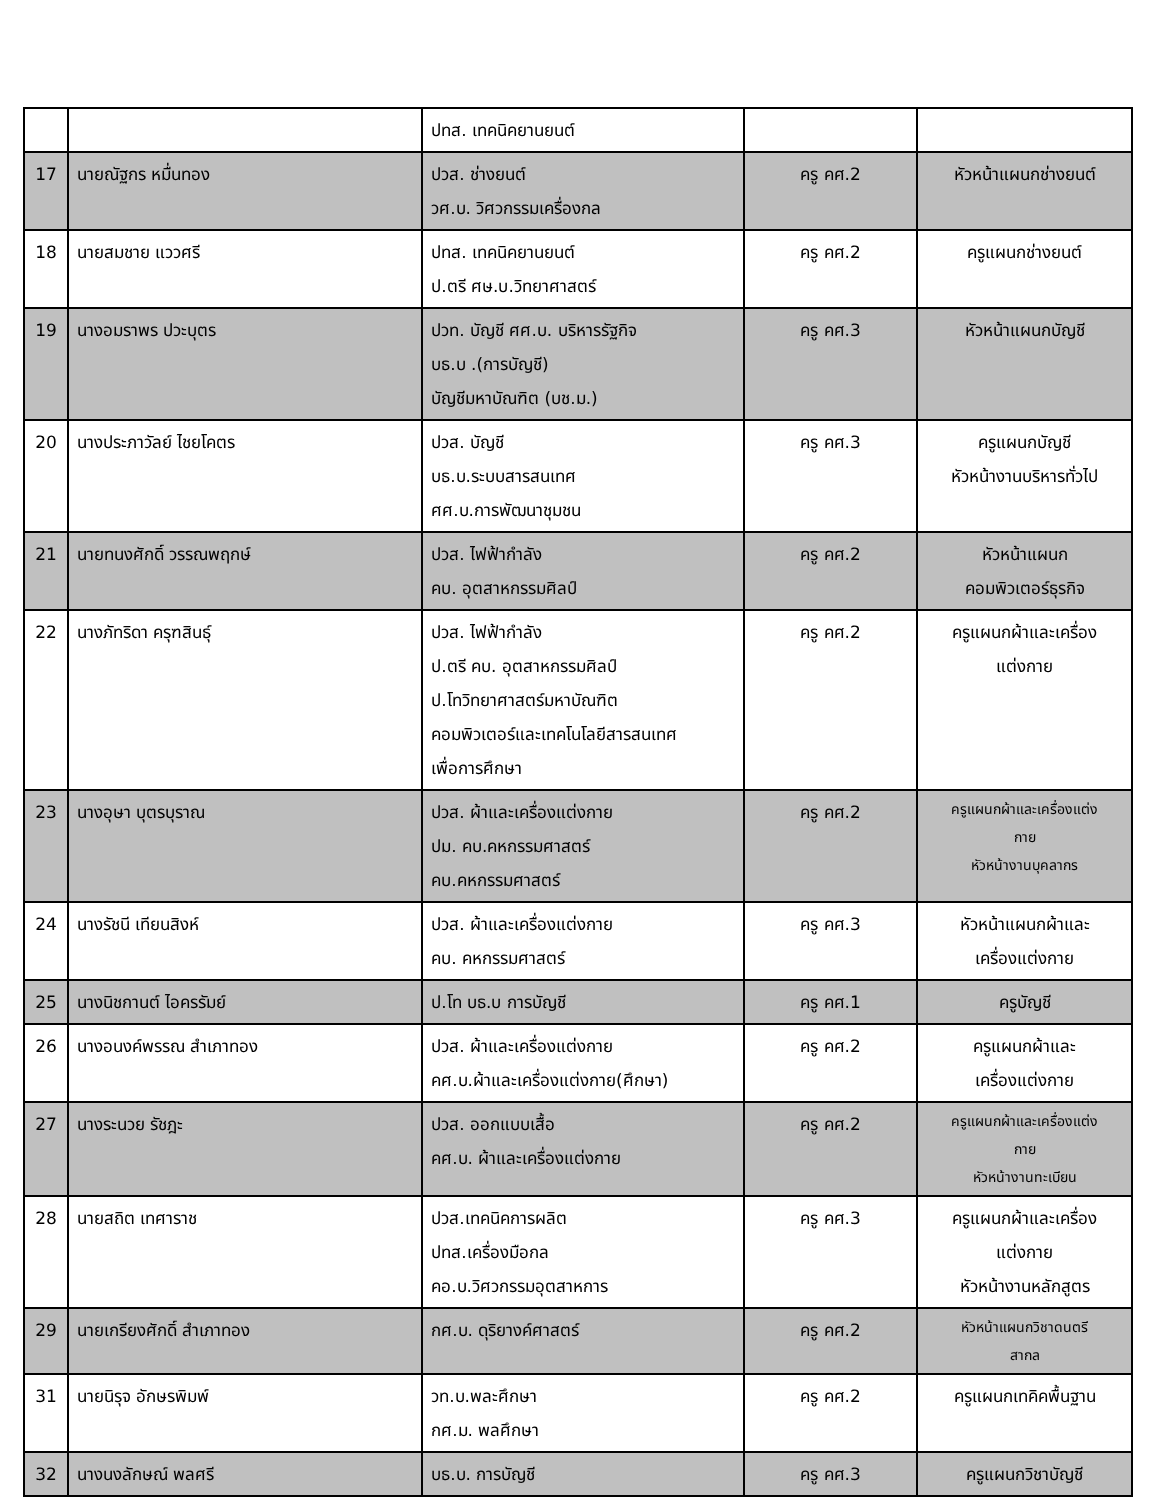| | | ปทส. เทคนิคยานยนต์ | | |
| 17 | นายณัฐกร หมื่นทอง | ปวส. ช่างยนต์ วศ.บ. วิศวกรรมเครื่องกล | ครู คศ.2 | หัวหน้าแผนกช่างยนต์ |
| 18 | นายสมชาย แววศรี | ปทส. เทคนิคยานยนต์ ป.ตรี ศษ.บ.วิทยาศาสตร์ | ครู คศ.2 | ครูแผนกช่างยนต์ |
| 19 | นางอมราพร ปวะบุตร | ปวท. บัญชี ศศ.บ. บริหารรัฐกิจ บธ.บ .(การบัญชี) บัญชีมหาบัณฑิต (บช.ม.) | ครู คศ.3 | หัวหน้าแผนกบัญชี |
| 20 | นางประภาวัลย์ ไชยโคตร | ปวส. บัญชี บธ.บ.ระบบสารสนเทศ ศศ.บ.การพัฒนาชุมชน | ครู คศ.3 | ครูแผนกบัญชี หัวหน้างานบริหารทั่วไป |
| 21 | นายทนงศักดิ์ วรรณพฤกษ์ | ปวส. ไฟฟ้ากำลัง คบ. อุตสาหกรรมศิลป์ | ครู คศ.2 | หัวหน้าแผนก คอมพิวเตอร์ธุรกิจ |
| 22 | นางภัทริดา ครุฑสินธุ์ | ปวส. ไฟฟ้ากำลัง ป.ตรี คบ. อุตสาหกรรมศิลป์ ป.โทวิทยาศาสตร์มหาบัณฑิต คอมพิวเตอร์และเทคโนโลยีสารสนเทศ เพื่อการศึกษา | ครู คศ.2 | ครูแผนกผ้าและเครื่อง แต่งกาย |
| 23 | นางอุษา บุตรบุราณ | ปวส. ผ้าและเครื่องแต่งกาย ปม. คบ.คหกรรมศาสตร์ คบ.คหกรรมศาสตร์ | ครู คศ.2 | ครูแผนกผ้าและเครื่องแต่ง กาย หัวหน้างานบุคลากร |
| 24 | นางรัชนี เทียนสิงห์ | ปวส. ผ้าและเครื่องแต่งกาย คบ. คหกรรมศาสตร์ | ครู คศ.3 | หัวหน้าแผนกผ้าและ เครื่องแต่งกาย |
| 25 | นางนิชกานต์ ไอครรัมย์ | ป.โท บธ.บ การบัญชี | ครู คศ.1 | ครูบัญชี |
| 26 | นางอนงค์พรรณ สำเภาทอง | ปวส. ผ้าและเครื่องแต่งกาย คศ.บ.ผ้าและเครื่องแต่งกาย(ศึกษา) | ครู คศ.2 | ครูแผนกผ้าและ เครื่องแต่งกาย |
| 27 | นางระนวย รัชฎะ | ปวส. ออกแบบเสื้อ คศ.บ. ผ้าและเครื่องแต่งกาย | ครู คศ.2 | ครูแผนกผ้าและเครื่องแต่ง กาย หัวหน้างานทะเบียน |
| 28 | นายสถิต เทศาราช | ปวส.เทคนิคการผลิต ปทส.เครื่องมือกล คอ.บ.วิศวกรรมอุตสาหการ | ครู คศ.3 | ครูแผนกผ้าและเครื่อง แต่งกาย หัวหน้างานหลักสูตร |
| 29 | นายเกรียงศักดิ์ สำเภาทอง | กศ.บ. ดุริยางค์ศาสตร์ | ครู คศ.2 | หัวหน้าแผนกวิชาดนตรี สากล |
| 31 | นายนิรุจ อักษรพิมพ์ | วท.บ.พละศึกษา กศ.ม. พลศึกษา | ครู คศ.2 | ครูแผนกเทคิคพื้นฐาน |
| 32 | นางนงลักษณ์ พลศรี | บธ.บ. การบัญชี | ครู คศ.3 | ครูแผนกวิชาบัญชี |